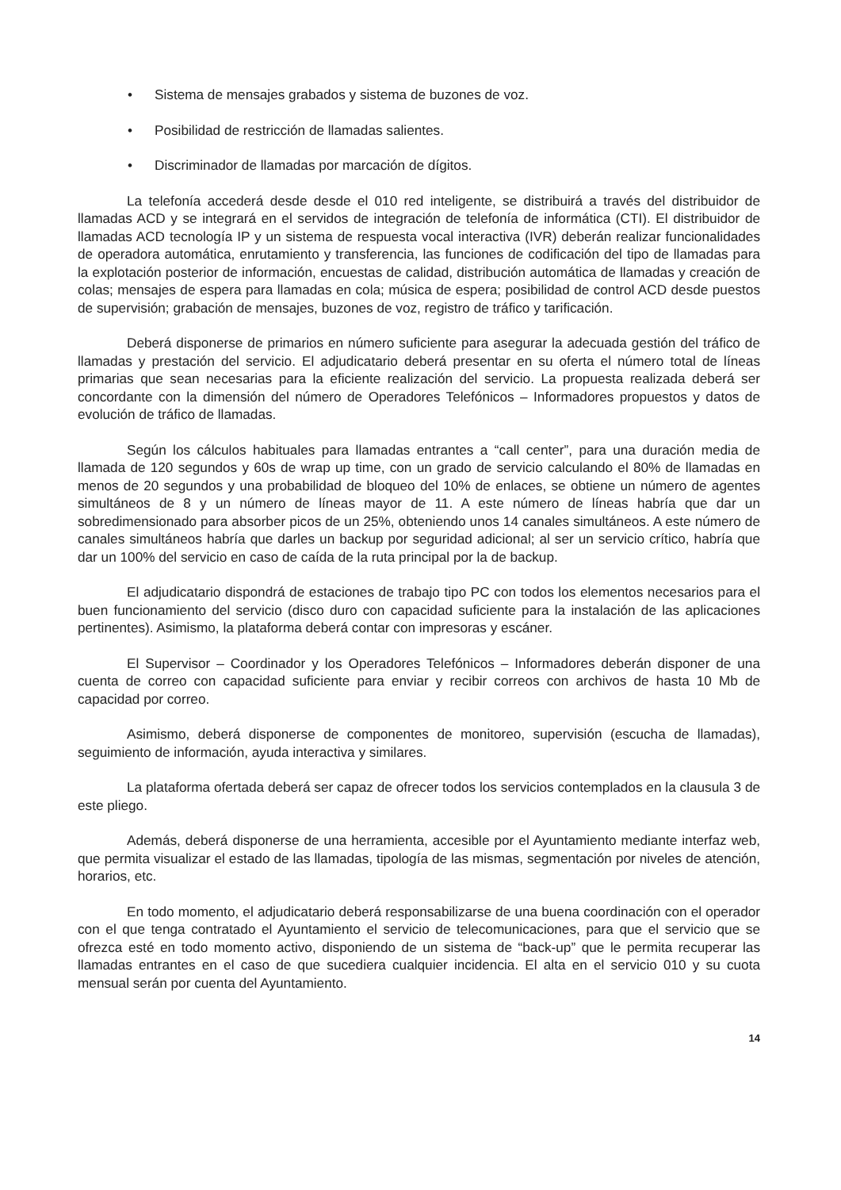• Sistema de mensajes grabados y sistema de buzones de voz.
• Posibilidad de restricción de llamadas salientes.
• Discriminador de llamadas por marcación de dígitos.
La telefonía accederá desde desde el 010 red inteligente, se distribuirá a través del distribuidor de llamadas ACD y se integrará en el servidos de integración de telefonía de informática (CTI). El distribuidor de llamadas ACD tecnología IP y un sistema de respuesta vocal interactiva (IVR) deberán realizar funcionalidades de operadora automática, enrutamiento y transferencia, las funciones de codificación del tipo de llamadas para la explotación posterior de información, encuestas de calidad, distribución automática de llamadas y creación de colas; mensajes de espera para llamadas en cola; música de espera; posibilidad de control ACD desde puestos de supervisión; grabación de mensajes, buzones de voz, registro de tráfico y tarificación.
Deberá disponerse de primarios en número suficiente para asegurar la adecuada gestión del tráfico de llamadas y prestación del servicio. El adjudicatario deberá presentar en su oferta el número total de líneas primarias que sean necesarias para la eficiente realización del servicio. La propuesta realizada deberá ser concordante con la dimensión del número de Operadores Telefónicos – Informadores propuestos y datos de evolución de tráfico de llamadas.
Según los cálculos habituales para llamadas entrantes a “call center”, para una duración media de llamada de 120 segundos y 60s de wrap up time, con un grado de servicio calculando el 80% de llamadas en menos de 20 segundos y una probabilidad de bloqueo del 10% de enlaces, se obtiene un número de agentes simultáneos de 8 y un número de líneas mayor de 11. A este número de líneas habría que dar un sobredimensionado para absorber picos de un 25%, obteniendo unos 14 canales simultáneos. A este número de canales simultáneos habría que darles un backup por seguridad adicional; al ser un servicio crítico, habría que dar un 100% del servicio en caso de caída de la ruta principal por la de backup.
El adjudicatario dispondrá de estaciones de trabajo tipo PC con todos los elementos necesarios para el buen funcionamiento del servicio (disco duro con capacidad suficiente para la instalación de las aplicaciones pertinentes). Asimismo, la plataforma deberá contar con impresoras y escáner.
El Supervisor – Coordinador y los Operadores Telefónicos – Informadores deberán disponer de una cuenta de correo con capacidad suficiente para enviar y recibir correos con archivos de hasta 10 Mb de capacidad por correo.
Asimismo, deberá disponerse de componentes de monitoreo, supervisión (escucha de llamadas), seguimiento de información, ayuda interactiva y similares.
La plataforma ofertada deberá ser capaz de ofrecer todos los servicios contemplados en la clausula 3 de este pliego.
Además, deberá disponerse de una herramienta, accesible por el Ayuntamiento mediante interfaz web, que permita visualizar el estado de las llamadas, tipología de las mismas, segmentación por niveles de atención, horarios, etc.
En todo momento, el adjudicatario deberá responsabilizarse de una buena coordinación con el operador con el que tenga contratado el Ayuntamiento el servicio de telecomunicaciones, para que el servicio que se ofrezca esté en todo momento activo, disponiendo de un sistema de “back-up” que le permita recuperar las llamadas entrantes en el caso de que sucediera cualquier incidencia. El alta en el servicio 010 y su cuota mensual serán por cuenta del Ayuntamiento.
14